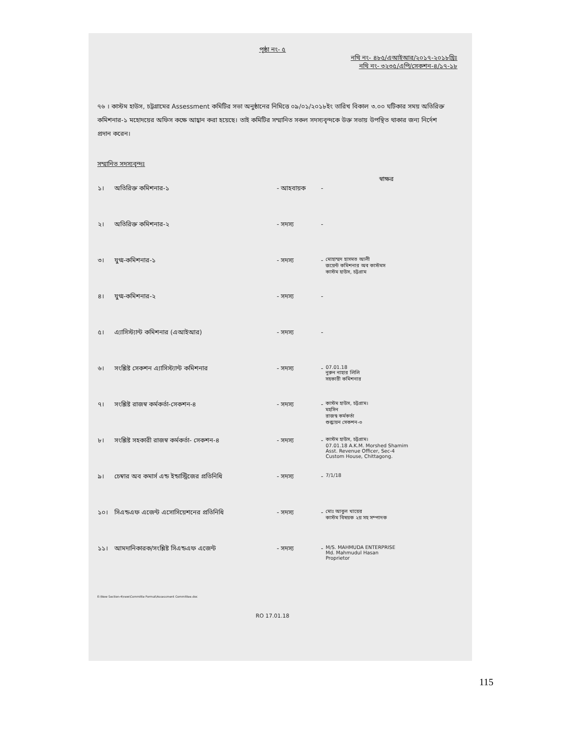পৃষ্ঠা নং- ৫
নথি নং- ৪৮৫/এআইআর/২০১৭-২০১৮খ্রিঃ
নথি নং- ৩২৩৫/এপি/সেকশন-৪/১৭-১৮
৭৬ । কাস্টম হাউস, চট্টগ্রামের Assessment কমিটির সভা অনুষ্ঠানের নিমিত্তে ০৯/০১/২০১৮ইং তারিখ বিকাল ৩.০০ ঘটিকার সময় অতিরিক্ত কমিশনার-১ মহোদয়ের অফিস কক্ষে আহ্বান করা হয়েছে। তাই কমিটির সম্মানিত সকল সদস্যবৃন্দকে উক্ত সভায় উপস্থিত থাকার জন্য নির্দেশ প্রদান করেন।
সম্মানিত সদস্যবৃন্দঃ
| | | | | স্বাক্ষর |
| --- | --- | --- | --- | --- |
| ১। | অতিরিক্ত কমিশনার-১ | - আহবায়ক | - | |
| ২। | অতিরিক্ত কমিশনার-২ | - সদস্য | - | |
| ৩। | যুগ্ম-কমিশনার-১ | - সদস্য | - | মোহাম্মদ হাসমত আলী জয়েন্ট কমিশনার অব কাস্টমস কাস্টম হাউস, চট্টগ্রাম |
| ৪। | যুগ্ম-কমিশনার-২ | - সদস্য | - | |
| ৫। | এ্যাসিস্ট্যান্ট কমিশনার (এআইআর) | - সদস্য | - | |
| ৬। | সংশ্লিষ্ট সেকশন এ্যাসিস্ট্যান্ট কমিশনার | - সদস্য | - | 07.01.18 নুরুন নাহার লিলি সহকারী কমিশনার |
| ৭। | সংশ্লিষ্ট রাজস্ব কর্মকর্তা-সেকশন-৪ | - সদস্য | - | কাস্টম হাউস, চট্টগ্রাম। মহসিন রাজস্ব কর্মকর্তা শুল্কায়ন সেকশন-৩ |
| ৮। | সংশ্লিষ্ট সহকারী রাজস্ব কর্মকর্তা- সেকশন-৪ | - সদস্য | - | কাস্টম হাউস, চট্টগ্রাম। 07.01.18 A.K.M. Morshed Shamim Asst. Revenue Officer, Sec-4 Custom House, Chittagong. |
| ৯। | চেম্বার অব কমার্স এন্ড ইন্ডাস্ট্রিজের প্রতিনিধি | - সদস্য | - | 7/1/18 |
| ১০। | সিএন্ডএফ এজেন্ট এসোসিয়েশনের প্রতিনিধি | - সদস্য | - | মোঃ আবুল খায়ের কাস্টম বিষয়ক ২য় সহ সম্পাদক |
| ১১। | আমদানিকারক/সংশ্লিষ্ট সিএন্ডএফ এজেন্ট | - সদস্য | - | M/S. MAHMUDA ENTERPRISE Md. Mahmudul Hasan Proprietor |
E:\New Section-4\new\Committe Format\Assessment Committee.doc
RO 17.01.18
115